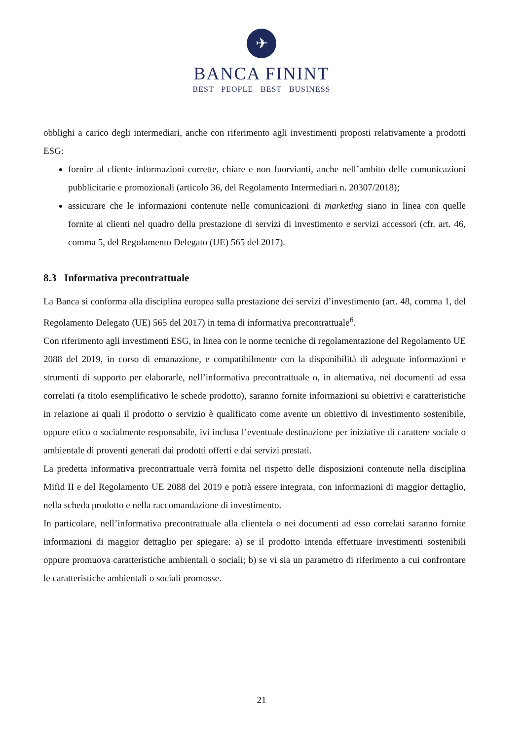✈
BANCA FININT
BEST PEOPLE BEST BUSINESS
obblighi a carico degli intermediari, anche con riferimento agli investimenti proposti relativamente a prodotti ESG:
fornire al cliente informazioni corrette, chiare e non fuorvianti, anche nell’ambito delle comunicazioni pubblicitarie e promozionali (articolo 36, del Regolamento Intermediari n. 20307/2018);
assicurare che le informazioni contenute nelle comunicazioni di marketing siano in linea con quelle fornite ai clienti nel quadro della prestazione di servizi di investimento e servizi accessori (cfr. art. 46, comma 5, del Regolamento Delegato (UE) 565 del 2017).
8.3 Informativa precontrattuale
La Banca si conforma alla disciplina europea sulla prestazione dei servizi d’investimento (art. 48, comma 1, del Regolamento Delegato (UE) 565 del 2017) in tema di informativa precontrattuale<sup>6</sup>.
Con riferimento agli investimenti ESG, in linea con le norme tecniche di regolamentazione del Regolamento UE 2088 del 2019, in corso di emanazione, e compatibilmente con la disponibilità di adeguate informazioni e strumenti di supporto per elaborarle, nell’informativa precontrattuale o, in alternativa, nei documenti ad essa correlati (a titolo esemplificativo le schede prodotto), saranno fornite informazioni su obiettivi e caratteristiche in relazione ai quali il prodotto o servizio è qualificato come avente un obiettivo di investimento sostenibile, oppure etico o socialmente responsabile, ivi inclusa l’eventuale destinazione per iniziative di carattere sociale o ambientale di proventi generati dai prodotti offerti e dai servizi prestati.
La predetta informativa precontrattuale verrà fornita nel rispetto delle disposizioni contenute nella disciplina Mifid II e del Regolamento UE 2088 del 2019 e potrà essere integrata, con informazioni di maggior dettaglio, nella scheda prodotto e nella raccomandazione di investimento.
In particolare, nell’informativa precontrattuale alla clientela o nei documenti ad esso correlati saranno fornite informazioni di maggior dettaglio per spiegare: a) se il prodotto intenda effettuare investimenti sostenibili oppure promuova caratteristiche ambientali o sociali; b) se vi sia un parametro di riferimento a cui confrontare le caratteristiche ambientali o sociali promosse.
21